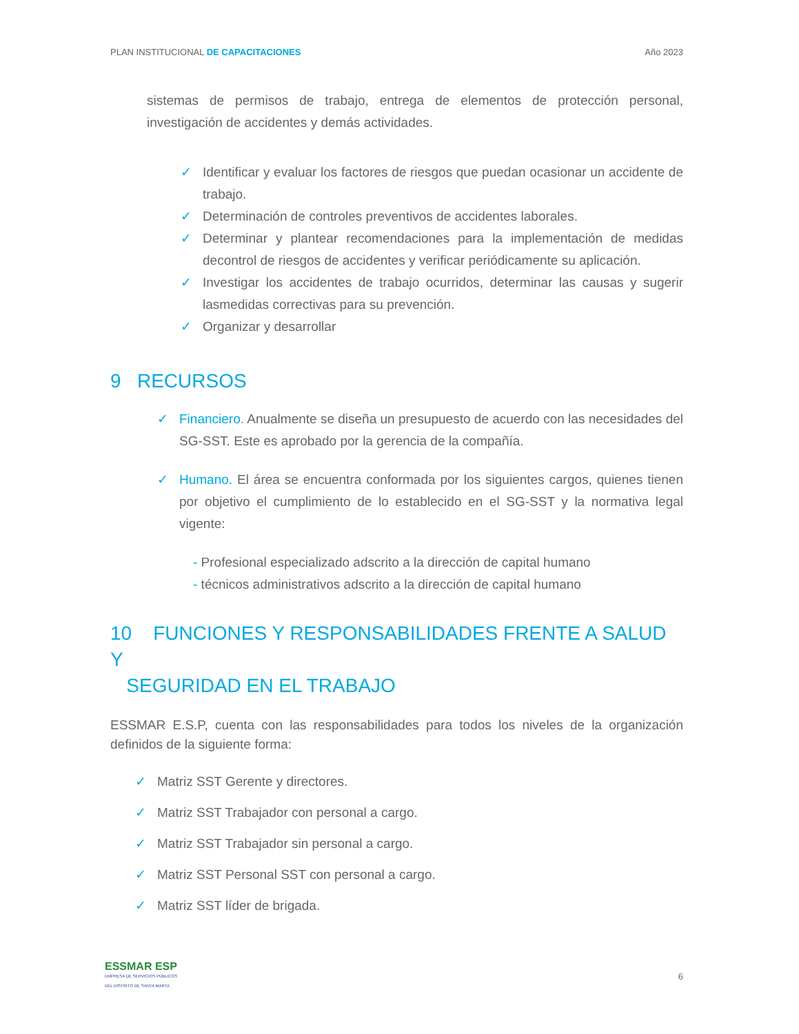PLAN INSTITUCIONAL DE CAPACITACIONES Año 2023
sistemas de permisos de trabajo, entrega de elementos de protección personal, investigación de accidentes y demás actividades.
✓ Identificar y evaluar los factores de riesgos que puedan ocasionar un accidente de trabajo.
✓ Determinación de controles preventivos de accidentes laborales.
✓ Determinar y plantear recomendaciones para la implementación de medidas decontrol de riesgos de accidentes y verificar periódicamente su aplicación.
✓ Investigar los accidentes de trabajo ocurridos, determinar las causas y sugerir lasmedidas correctivas para su prevención.
✓ Organizar y desarrollar
9 RECURSOS
✓ Financiero. Anualmente se diseña un presupuesto de acuerdo con las necesidades del SG-SST. Este es aprobado por la gerencia de la compañía.
✓ Humano. El área se encuentra conformada por los siguientes cargos, quienes tienen por objetivo el cumplimiento de lo establecido en el SG-SST y la normativa legal vigente:
- Profesional especializado adscrito a la dirección de capital humano
- técnicos administrativos adscrito a la dirección de capital humano
10 FUNCIONES Y RESPONSABILIDADES FRENTE A SALUD Y
SEGURIDAD EN EL TRABAJO
ESSMAR E.S.P, cuenta con las responsabilidades para todos los niveles de la organización definidos de la siguiente forma:
✓ Matriz SST Gerente y directores.
✓ Matriz SST Trabajador con personal a cargo.
✓ Matriz SST Trabajador sin personal a cargo.
✓ Matriz SST Personal SST con personal a cargo.
✓ Matriz SST líder de brigada.
ESSMAR ESP
EMPRESA DE SERVICIOS PÚBLICOS
DEL DISTRITO DE SANTA MARTA
6